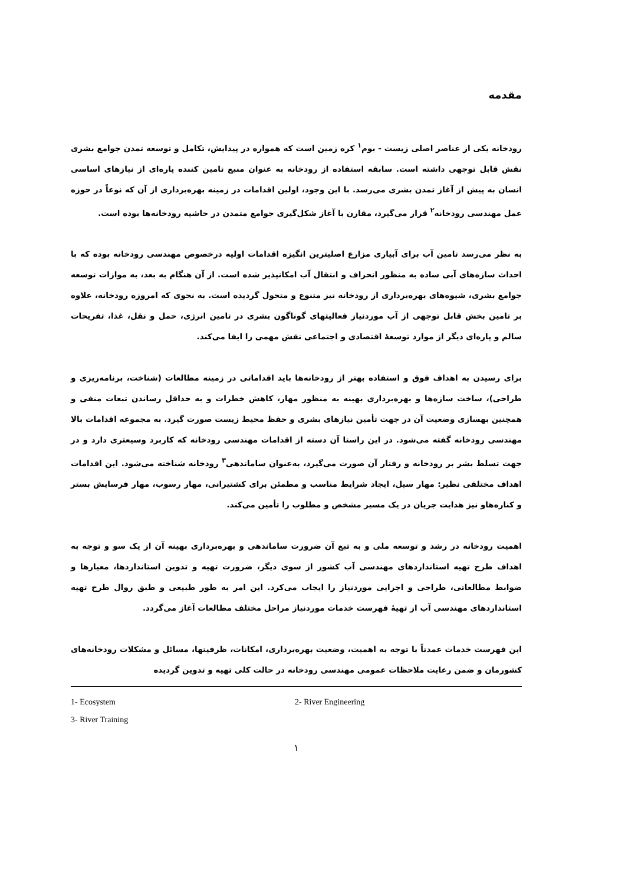مقدمه
رودخانه یکی از عناصر اصلی زیست - بوم<sup>۱</sup> کره زمین است که همواره در پیدایش، تکامل و توسعه تمدن جوامع بشری نقش قابل توجهی داشته است. سابقه استفاده از رودخانه به عنوان منبع تامین کننده پاره‌ای از نیازهای اساسی انسان به پیش از آغاز تمدن بشری می‌رسد. با این وجود، اولین اقدامات در زمینه بهره‌برداری از آن که نوعاً در حوزه عمل مهندسی رودخانه<sup>۲</sup> قرار می‌گیرد، مقارن با آغاز شکل‌گیری جوامع متمدن در حاشیه رودخانه‌ها بوده است.
به نظر می‌رسد تامین آب برای آبیاری مزارع اصلیترین انگیزه اقدامات اولیه درخصوص مهندسی رودخانه بوده که با احداث سازه‌های آبی ساده به منظور انحراف و انتقال آب امکانپذیر شده است. از آن هنگام به بعد، به موازات توسعه جوامع بشری، شیوه‌های بهره‌برداری از رودخانه نیز متنوع و متحول گردیده است. به نحوی که امروزه رودخانه، علاوه بر تامین بخش قابل توجهی از آب موردنیاز فعالیتهای گوناگون بشری در تامین انرژی، حمل و نقل، غذا، تفریحات سالم و پاره‌ای دیگر از موارد توسعهٔ اقتصادی و اجتماعی نقش مهمی را ایفا می‌کند.
برای رسیدن به اهداف فوق و استفاده بهتر از رودخانه‌ها باید اقداماتی در زمینه مطالعات (شناخت، برنامه‌ریزی و طراحی)، ساخت سازه‌ها و بهره‌برداری بهینه به منظور مهار، کاهش خطرات و به حداقل رساندن تبعات منفی و همچنین بهسازی وضعیت آن در جهت تأمین نیازهای بشری و حفظ محیط زیست صورت گیرد. به مجموعه اقدامات بالا مهندسی رودخانه گفته می‌شود. در این راستا آن دسته از اقدامات مهندسی رودخانه که کاربرد وسیعتری دارد و در جهت تسلط بشر بر رودخانه و رفتار آن صورت می‌گیرد، به‌عنوان ساماندهی<sup>۳</sup> رودخانه شناخته می‌شود. این اقدامات اهداف مختلفی نظیر: مهار سیل، ایجاد شرایط مناسب و مطمئن برای کشتیرانی، مهار رسوب، مهار فرسایش بستر و کناره‌هاو نیز هدایت جریان در یک مسیر مشخص و مطلوب را تأمین می‌کند.
اهمیت رودخانه در رشد و توسعه ملی و به تبع آن ضرورت ساماندهی و بهره‌برداری بهینه آن از یک سو و توجه به اهداف طرح تهیه استانداردهای مهندسی آب کشور از سوی دیگر، ضرورت تهیه و تدوین استانداردها، معیارها و ضوابط مطالعاتی، طراحی و اجرایی موردنیاز را ایجاب می‌کرد. این امر به طور طبیعی و طبق روال طرح تهیه استانداردهای مهندسی آب از تهیهٔ فهرست خدمات موردنیاز مراحل مختلف مطالعات آغاز می‌گردد.
این فهرست خدمات عمدتاً با توجه به اهمیت، وضعیت بهره‌برداری، امکانات، ظرفیتها، مسائل و مشکلات رودخانه‌های کشورمان و ضمن رعایت ملاحظات عمومی مهندسی رودخانه در حالت کلی تهیه و تدوین گردیده
1- Ecosystem 2- River Engineering
3- River Training
۱